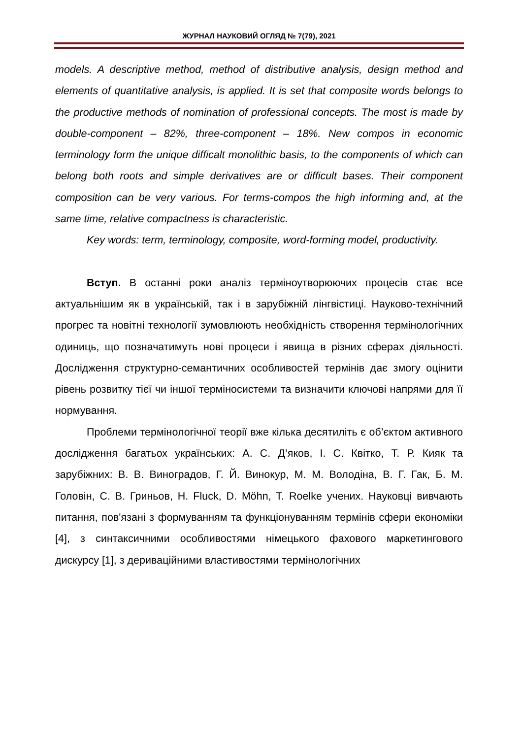ЖУРНАЛ НАУКОВИЙ ОГЛЯД № 7(79), 2021
models. A descriptive method, method of distributive analysis, design method and elements of quantitative analysis, is applied. It is set that composite words belongs to the productive methods of nomination of professional concepts. The most is made by double-component – 82%, three-component – 18%. New compos in economic terminology form the unique difficalt monolithic basis, to the components of which can belong both roots and simple derivatives are or difficult bases. Their component composition can be very various. For terms-compos the high informing and, at the same time, relative compactness is characteristic.
Key words: term, terminology, composite, word-forming model, productivity.
Вступ. В останні роки аналіз терміноутворюючих процесів стає все актуальнішим як в українській, так і в зарубіжній лінгвістиці. Науково-технічний прогрес та новітні технології зумовлюють необхідність створення термінологічних одиниць, що позначатимуть нові процеси і явища в різних сферах діяльності. Дослідження структурно-семантичних особливостей термінів дає змогу оцінити рівень розвитку тієї чи іншої терміносистеми та визначити ключові напрями для її нормування.
Проблеми термінологічної теорії вже кілька десятиліть є об’єктом активного дослідження багатьох українських: А. С. Д’яков, І. С. Квітко, Т. Р. Кияк та зарубіжних: В. В. Виноградов, Г. Й. Винокур, М. М. Володіна, В. Г. Гак, Б. М. Головін, С. В. Гриньов, H. Fluck, D. Möhn, T. Roelke учених. Науковці вивчають питання, пов'язані з формуванням та функціонуванням термінів сфери економіки [4], з синтаксичними особливостями німецького фахового маркетингового дискурсу [1], з дериваційними властивостями термінологічних